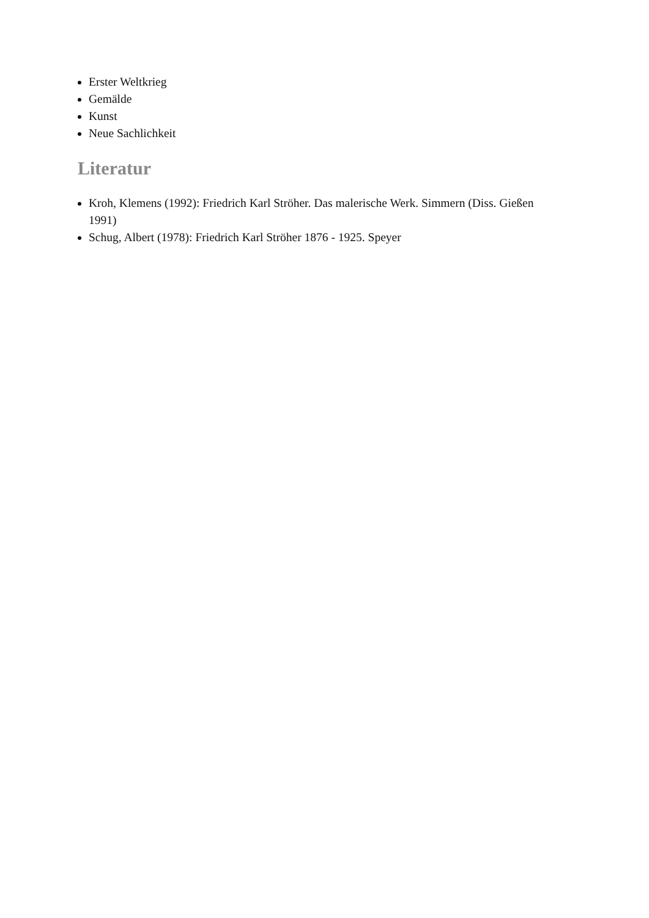Erster Weltkrieg
Gemälde
Kunst
Neue Sachlichkeit
Literatur
Kroh, Klemens (1992): Friedrich Karl Ströher. Das malerische Werk. Simmern (Diss. Gießen 1991)
Schug, Albert (1978): Friedrich Karl Ströher 1876 - 1925. Speyer